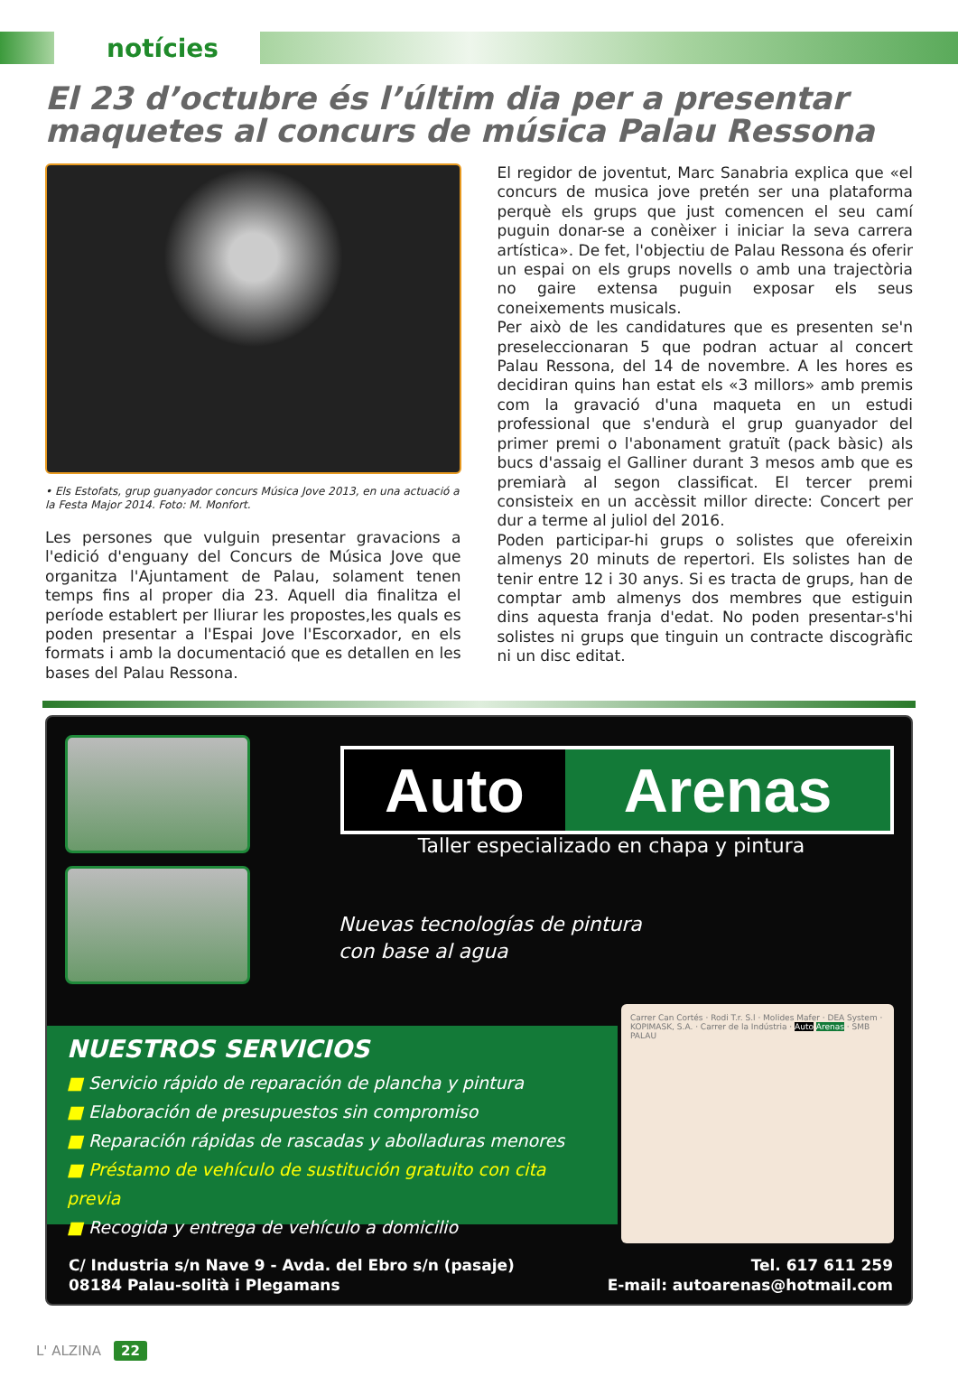notícies
El 23 d’octubre és l’últim dia per a presentar maquetes al concurs de música Palau Ressona
• Els Estofats, grup guanyador concurs Música Jove 2013, en una actuació a la Festa Major 2014. Foto: M. Monfort.
Les persones que vulguin presentar gravacions a l'edició d'enguany del Concurs de Música Jove que organitza l'Ajuntament de Palau, solament tenen temps fins al proper dia 23. Aquell dia finalitza el període establert per lliurar les propostes,les quals es poden presentar a l'Espai Jove l'Escorxador, en els formats i amb la documentació que es detallen en les bases del Palau Ressona.
El regidor de joventut, Marc Sanabria explica que «el concurs de musica jove pretén ser una plataforma perquè els grups que just comencen el seu camí puguin donar-se a conèixer i iniciar la seva carrera artística». De fet, l'objectiu de Palau Ressona és oferir un espai on els grups novells o amb una trajectòria no gaire extensa puguin exposar els seus coneixements musicals.
Per això de les candidatures que es presenten se'n preseleccionaran 5 que podran actuar al concert Palau Ressona, del 14 de novembre. A les hores es decidiran quins han estat els «3 millors» amb premis com la gravació d'una maqueta en un estudi professional que s'endurà el grup guanyador del primer premi o l'abonament gratuït (pack bàsic) als bucs d'assaig el Galliner durant 3 mesos amb que es premiarà al segon classificat. El tercer premi consisteix en un accèssit millor directe: Concert per dur a terme al juliol del 2016.
Poden participar-hi grups o solistes que ofereixin almenys 20 minuts de repertori. Els solistes han de tenir entre 12 i 30 anys. Si es tracta de grups, han de comptar amb almenys dos membres que estiguin dins aquesta franja d'edat. No poden presentar-s'hi solistes ni grups que tinguin un contracte discogràfic ni un disc editat.
Auto Arenas
Taller especializado en chapa y pintura
Nuevas tecnologías de pintura
con base al agua
NUESTROS SERVICIOS
■ Servicio rápido de reparación de plancha y pintura
■ Elaboración de presupuestos sin compromiso
■ Reparación rápidas de rascadas y abolladuras menores
■ Préstamo de vehículo de sustitución gratuito con cita previa
■ Recogida y entrega de vehículo a domicilio
Carrer Can Cortés · Rodi T.r. S.l · Molides Mafer · DEA System · KOPIMASK, S.A. · Carrer de la Indústria · Auto Arenas · SMB PALAU
C/ Industria s/n Nave 9 - Avda. del Ebro s/n (pasaje)
08184 Palau-solità i Plegamans
Tel. 617 611 259
E-mail: autoarenas@hotmail.com
L' ALZINA 22